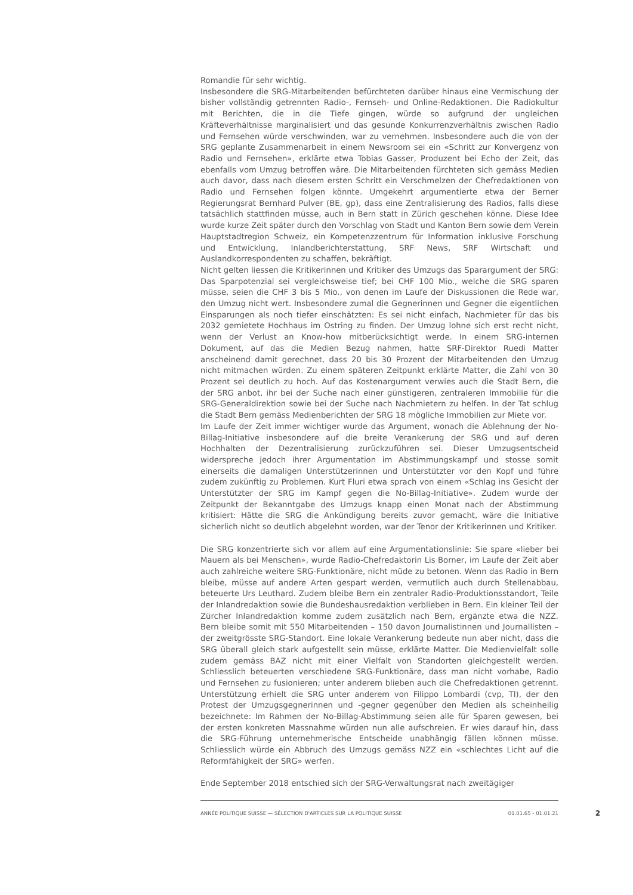Romandie für sehr wichtig.
Insbesondere die SRG-Mitarbeitenden befürchteten darüber hinaus eine Vermischung der bisher vollständig getrennten Radio-, Fernseh- und Online-Redaktionen. Die Radiokultur mit Berichten, die in die Tiefe gingen, würde so aufgrund der ungleichen Kräfteverhältnisse marginalisiert und das gesunde Konkurrenzverhältnis zwischen Radio und Fernsehen würde verschwinden, war zu vernehmen. Insbesondere auch die von der SRG geplante Zusammenarbeit in einem Newsroom sei ein «Schritt zur Konvergenz von Radio und Fernsehen», erklärte etwa Tobias Gasser, Produzent bei Echo der Zeit, das ebenfalls vom Umzug betroffen wäre. Die Mitarbeitenden fürchteten sich gemäss Medien auch davor, dass nach diesem ersten Schritt ein Verschmelzen der Chefredaktionen von Radio und Fernsehen folgen könnte. Umgekehrt argumentierte etwa der Berner Regierungsrat Bernhard Pulver (BE, gp), dass eine Zentralisierung des Radios, falls diese tatsächlich stattfinden müsse, auch in Bern statt in Zürich geschehen könne. Diese Idee wurde kurze Zeit später durch den Vorschlag von Stadt und Kanton Bern sowie dem Verein Hauptstadtregion Schweiz, ein Kompetenzzentrum für Information inklusive Forschung und Entwicklung, Inlandberichterstattung, SRF News, SRF Wirtschaft und Auslandkorrespondenten zu schaffen, bekräftigt.
Nicht gelten liessen die Kritikerinnen und Kritiker des Umzugs das Spar­argument der SRG: Das Sparpotenzial sei vergleichsweise tief; bei CHF 100 Mio., welche die SRG sparen müsse, seien die CHF 3 bis 5 Mio., von denen im Laufe der Diskussionen die Rede war, den Umzug nicht wert. Insbesondere zumal die Gegnerinnen und Gegner die eigentlichen Einsparungen als noch tiefer einschätzten: Es sei nicht einfach, Nachmieter für das bis 2032 gemietete Hochhaus im Ostring zu finden. Der Umzug lohne sich erst recht nicht, wenn der Verlust an Know-how mitberücksichtigt werde. In einem SRG-internen Dokument, auf das die Medien Bezug nahmen, hatte SRF-Direktor Ruedi Matter anscheinend damit gerechnet, dass 20 bis 30 Prozent der Mitarbeitenden den Umzug nicht mitmachen würden. Zu einem späteren Zeitpunkt erklärte Matter, die Zahl von 30 Prozent sei deutlich zu hoch. Auf das Kostenargument verwies auch die Stadt Bern, die der SRG anbot, ihr bei der Suche nach einer günstigeren, zentraleren Immobilie für die SRG-Generaldirektion sowie bei der Suche nach Nachmietern zu helfen. In der Tat schlug die Stadt Bern gemäss Medienberichten der SRG 18 mögliche Immobilien zur Miete vor.
Im Laufe der Zeit immer wichtiger wurde das Argument, wonach die Ablehnung der No-Billag-Initiative insbesondere auf die breite Verankerung der SRG und auf deren Hochhalten der Dezentralisierung zurückzuführen sei. Dieser Umzugsentscheid widerspreche jedoch ihrer Argumentation im Abstimmungskampf und stosse somit einerseits die damaligen Unterstützerinnen und Unterstützter vor den Kopf und führe zudem zukünftig zu Problemen. Kurt Fluri etwa sprach von einem «Schlag ins Gesicht der Unterstützter der SRG im Kampf gegen die No-Billag-Initiative». Zudem wurde der Zeitpunkt der Bekanntgabe des Umzugs knapp einen Monat nach der Abstimmung kritisiert: Hätte die SRG die Ankündigung bereits zuvor gemacht, wäre die Initiative sicherlich nicht so deutlich abgelehnt worden, war der Tenor der Kritikerinnen und Kritiker.
Die SRG konzentrierte sich vor allem auf eine Argumentationslinie: Sie spare «lieber bei Mauern als bei Menschen», wurde Radio-Chefredaktorin Lis Borner, im Laufe der Zeit aber auch zahlreiche weitere SRG-Funktionäre, nicht müde zu betonen. Wenn das Radio in Bern bleibe, müsse auf andere Arten gespart werden, vermutlich auch durch Stellenabbau, beteuerte Urs Leuthard. Zudem bleibe Bern ein zentraler Radio-Produktionsstandort, Teile der Inlandredaktion sowie die Bundeshausredaktion verblieben in Bern. Ein kleiner Teil der Zürcher Inlandredaktion komme zudem zusätzlich nach Bern, ergänzte etwa die NZZ. Bern bleibe somit mit 550 Mitarbeitenden – 150 davon Journalistinnen und Journallisten – der zweitgrösste SRG-Standort. Eine lokale Verankerung bedeute nun aber nicht, dass die SRG überall gleich stark aufgestellt sein müsse, erklärte Matter. Die Medienvielfalt solle zudem gemäss BAZ nicht mit einer Vielfalt von Standorten gleichgestellt werden. Schliesslich beteuerten verschiedene SRG-Funktionäre, dass man nicht vorhabe, Radio und Fernsehen zu fusionieren; unter anderem blieben auch die Chefredaktionen getrennt. Unterstützung erhielt die SRG unter anderem von Filippo Lombardi (cvp, TI), der den Protest der Umzugsgegnerinnen und -gegner gegenüber den Medien als scheinheilig bezeichnete: Im Rahmen der No-Billag-Abstimmung seien alle für Sparen gewesen, bei der ersten konkreten Massnahme würden nun alle aufschreien. Er wies darauf hin, dass die SRG-Führung unternehmerische Entscheide unabhängig fällen können müsse. Schliesslich würde ein Abbruch des Umzugs gemäss NZZ ein «schlechtes Licht auf die Reformfähigkeit der SRG» werfen.
Ende September 2018 entschied sich der SRG-Verwaltungsrat nach zweitägiger
ANNÉE POLITIQUE SUISSE — SÉLECTION D'ARTICLES SUR LA POLITIQUE SUISSE 01.01.65 - 01.01.21
2